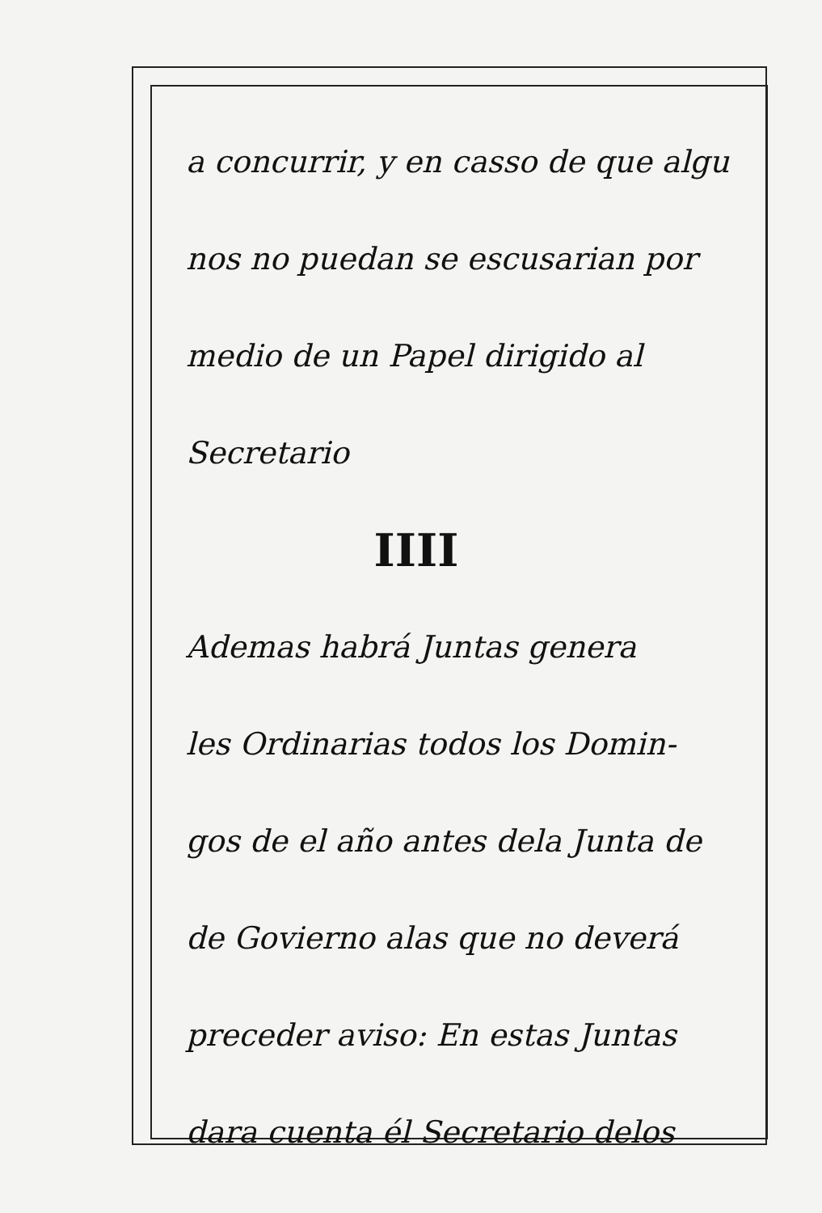a concurrir, y en casso de que algu
nos no puedan se escusarian por
medio de un Papel dirigido al
Secretario
IIII
Ademas habrá Juntas genera
les Ordinarias todos los Domin-
gos de el año antes dela Junta de
de Govierno alas que no deverá
preceder aviso: En estas Juntas
dara cuenta él Secretario delos